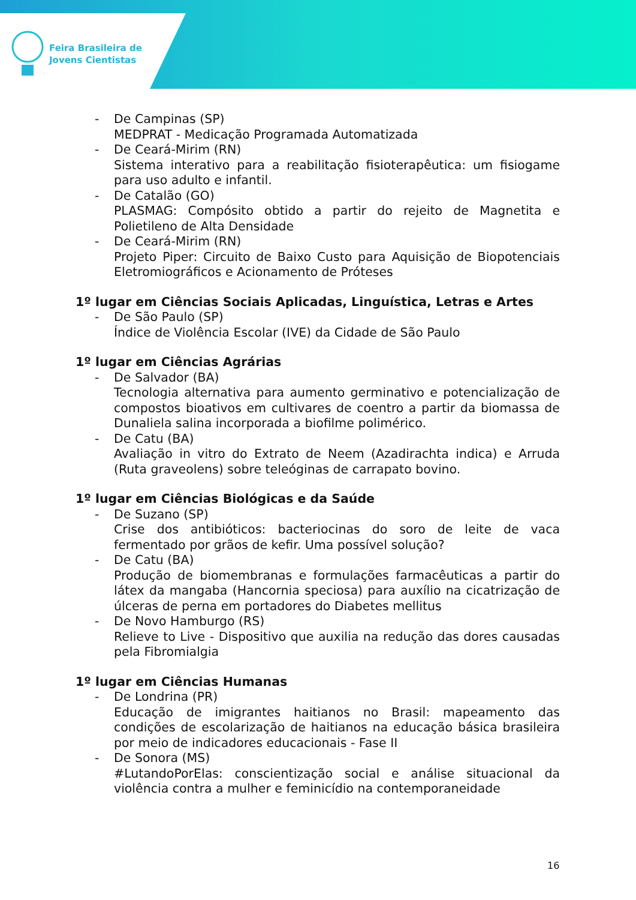Feira Brasileira de
Jovens Cientistas
- De Campinas (SP)
MEDPRAT - Medicação Programada Automatizada
- De Ceará-Mirim (RN)
Sistema interativo para a reabilitação fisioterapêutica: um fisiogame para uso adulto e infantil.
- De Catalão (GO)
PLASMAG: Compósito obtido a partir do rejeito de Magnetita e Polietileno de Alta Densidade
- De Ceará-Mirim (RN)
Projeto Piper: Circuito de Baixo Custo para Aquisição de Biopotenciais Eletromiográficos e Acionamento de Próteses
1º lugar em Ciências Sociais Aplicadas, Linguística, Letras e Artes
- De São Paulo (SP)
Índice de Violência Escolar (IVE) da Cidade de São Paulo
1º lugar em Ciências Agrárias
- De Salvador (BA)
Tecnologia alternativa para aumento germinativo e potencialização de compostos bioativos em cultivares de coentro a partir da biomassa de Dunaliela salina incorporada a biofilme polimérico.
- De Catu (BA)
Avaliação in vitro do Extrato de Neem (Azadirachta indica) e Arruda (Ruta graveolens) sobre teleóginas de carrapato bovino.
1º lugar em Ciências Biológicas e da Saúde
- De Suzano (SP)
Crise dos antibióticos: bacteriocinas do soro de leite de vaca fermentado por grãos de kefir. Uma possível solução?
- De Catu (BA)
Produção de biomembranas e formulações farmacêuticas a partir do látex da mangaba (Hancornia speciosa) para auxílio na cicatrização de úlceras de perna em portadores do Diabetes mellitus
- De Novo Hamburgo (RS)
Relieve to Live - Dispositivo que auxilia na redução das dores causadas pela Fibromialgia
1º lugar em Ciências Humanas
- De Londrina (PR)
Educação de imigrantes haitianos no Brasil: mapeamento das condições de escolarização de haitianos na educação básica brasileira por meio de indicadores educacionais - Fase II
- De Sonora (MS)
#LutandoPorElas: conscientização social e análise situacional da violência contra a mulher e feminicídio na contemporaneidade
16